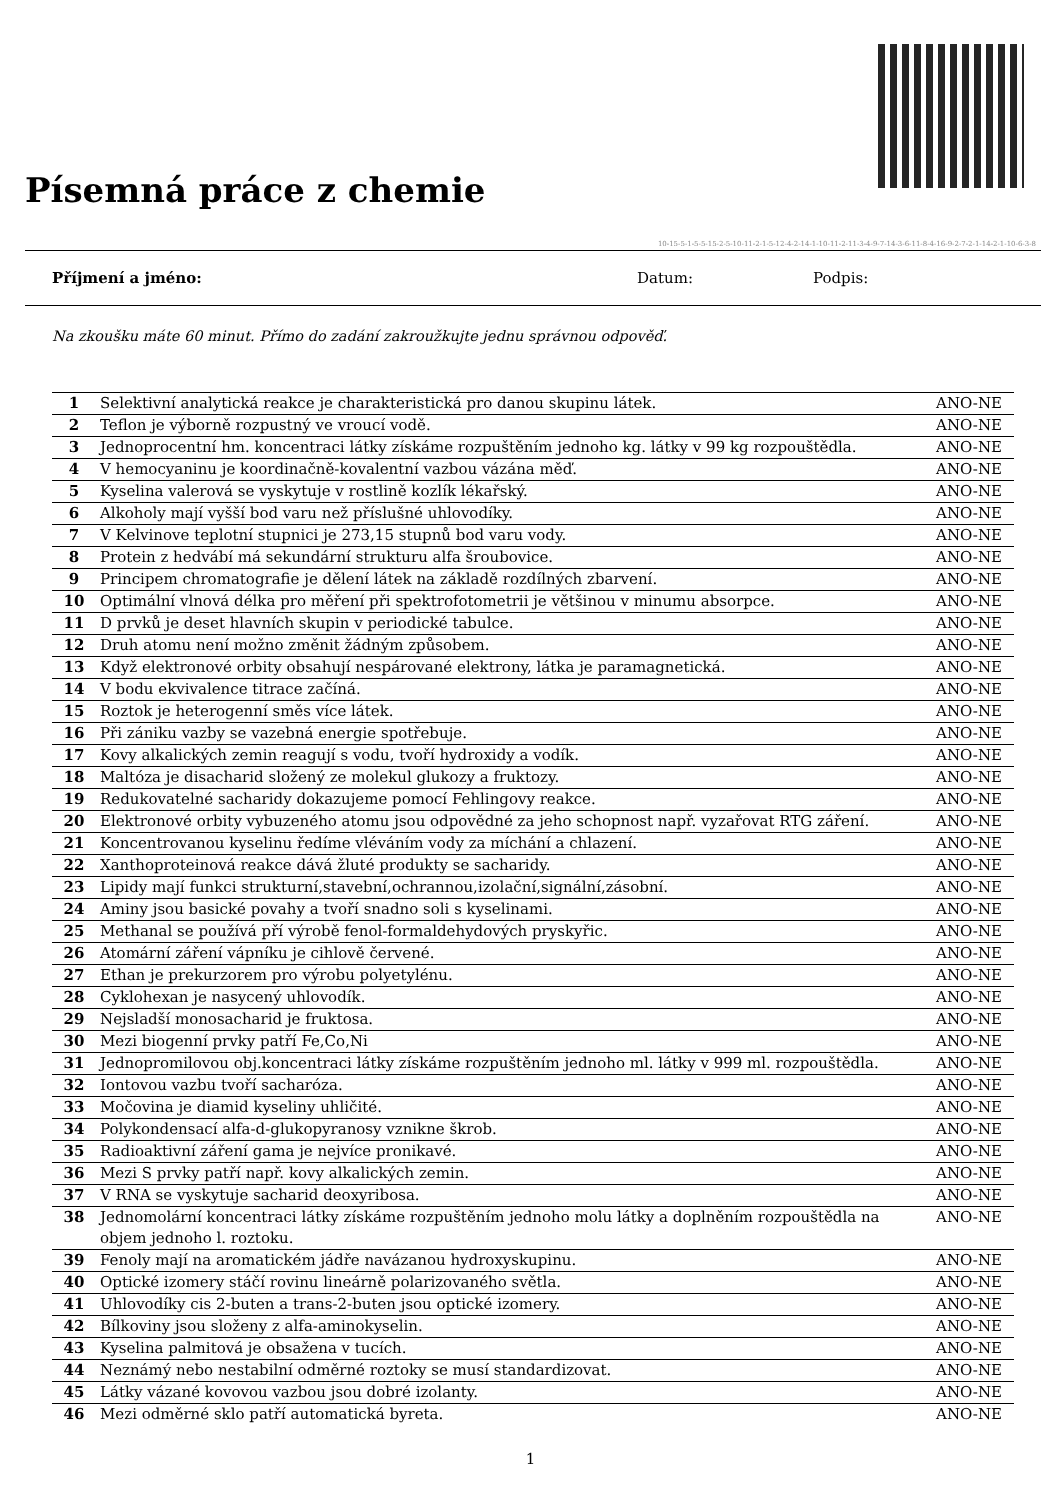Písemná práce z chemie
10-15-5-1-5-5-15-2-5-10-11-2-1-5-12-4-2-14-1-10-11-2-11-3-4-9-7-14-3-6-11-8-4-16-9-2-7-2-1-14-2-1-10-6-3-8
Příjmení a jméno: Datum: Podpis:
Na zkoušku máte 60 minut. Přímo do zadání zakroužkujte jednu správnou odpověď.
| 1 | Selektivní analytická reakce je charakteristická pro danou skupinu látek. | ANO-NE |
| 2 | Teflon je výborně rozpustný ve vroucí vodě. | ANO-NE |
| 3 | Jednoprocentní hm. koncentraci látky získáme rozpuštěním jednoho kg. látky v 99 kg rozpouštědla. | ANO-NE |
| 4 | V hemocyaninu je koordinačně-kovalentní vazbou vázána měď. | ANO-NE |
| 5 | Kyselina valerová se vyskytuje v rostlině kozlík lékařský. | ANO-NE |
| 6 | Alkoholy mají vyšší bod varu než příslušné uhlovodíky. | ANO-NE |
| 7 | V Kelvinove teplotní stupnici je 273,15 stupnů bod varu vody. | ANO-NE |
| 8 | Protein z hedvábí má sekundární strukturu alfa šroubovice. | ANO-NE |
| 9 | Principem chromatografie je dělení látek na základě rozdílných zbarvení. | ANO-NE |
| 10 | Optimální vlnová délka pro měření při spektrofotometrii je většinou v minumu absorpce. | ANO-NE |
| 11 | D prvků je deset hlavních skupin v periodické tabulce. | ANO-NE |
| 12 | Druh atomu není možno změnit žádným způsobem. | ANO-NE |
| 13 | Když elektronové orbity obsahují nespárované elektrony, látka je paramagnetická. | ANO-NE |
| 14 | V bodu ekvivalence titrace začíná. | ANO-NE |
| 15 | Roztok je heterogenní směs více látek. | ANO-NE |
| 16 | Při zániku vazby se vazebná energie spotřebuje. | ANO-NE |
| 17 | Kovy alkalických zemin reagují s vodu, tvoří hydroxidy a vodík. | ANO-NE |
| 18 | Maltóza je disacharid složený ze molekul glukozy a fruktozy. | ANO-NE |
| 19 | Redukovatelné sacharidy dokazujeme pomocí Fehlingovy reakce. | ANO-NE |
| 20 | Elektronové orbity vybuzeného atomu jsou odpovědné za jeho schopnost např. vyzařovat RTG záření. | ANO-NE |
| 21 | Koncentrovanou kyselinu ředíme vléváním vody za míchání a chlazení. | ANO-NE |
| 22 | Xanthoproteinová reakce dává žluté produkty se sacharidy. | ANO-NE |
| 23 | Lipidy mají funkci strukturní,stavební,ochrannou,izolační,signální,zásobní. | ANO-NE |
| 24 | Aminy jsou basické povahy a tvoří snadno soli s kyselinami. | ANO-NE |
| 25 | Methanal se používá pří výrobě fenol-formaldehydových pryskyřic. | ANO-NE |
| 26 | Atomární záření vápníku je cihlově červené. | ANO-NE |
| 27 | Ethan je prekurzorem pro výrobu polyetylénu. | ANO-NE |
| 28 | Cyklohexan je nasycený uhlovodík. | ANO-NE |
| 29 | Nejsladší monosacharid je fruktosa. | ANO-NE |
| 30 | Mezi biogenní prvky patří Fe,Co,Ni | ANO-NE |
| 31 | Jednopromilovou obj.koncentraci látky získáme rozpuštěním jednoho ml. látky v 999 ml. rozpouštědla. | ANO-NE |
| 32 | Iontovou vazbu tvoří sacharóza. | ANO-NE |
| 33 | Močovina je diamid kyseliny uhličité. | ANO-NE |
| 34 | Polykondensací alfa-d-glukopyranosy vznikne škrob. | ANO-NE |
| 35 | Radioaktivní záření gama je nejvíce pronikavé. | ANO-NE |
| 36 | Mezi S prvky patří např. kovy alkalických zemin. | ANO-NE |
| 37 | V RNA se vyskytuje sacharid deoxyribosa. | ANO-NE |
| 38 | Jednomolární koncentraci látky získáme rozpuštěním jednoho molu látky a doplněním rozpouštědla na objem jednoho l. roztoku. | ANO-NE |
| 39 | Fenoly mají na aromatickém jádře navázanou hydroxyskupinu. | ANO-NE |
| 40 | Optické izomery stáčí rovinu lineárně polarizovaného světla. | ANO-NE |
| 41 | Uhlovodíky cis 2-buten a trans-2-buten jsou optické izomery. | ANO-NE |
| 42 | Bílkoviny jsou složeny z alfa-aminokyselin. | ANO-NE |
| 43 | Kyselina palmitová je obsažena v tucích. | ANO-NE |
| 44 | Neznámý nebo nestabilní odměrné roztoky se musí standardizovat. | ANO-NE |
| 45 | Látky vázané kovovou vazbou jsou dobré izolanty. | ANO-NE |
| 46 | Mezi odměrné sklo patří automatická byreta. | ANO-NE |
1